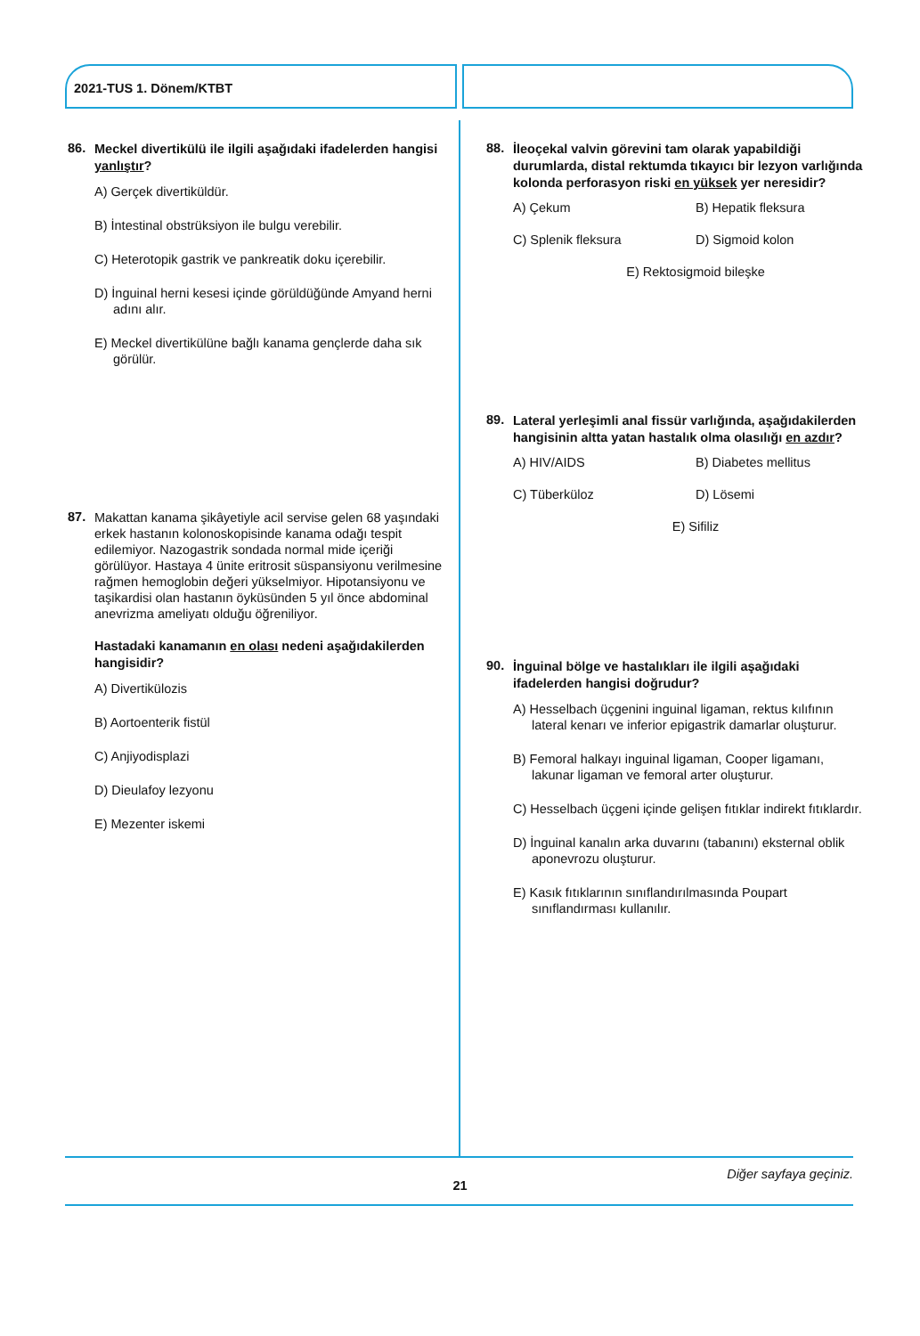2021-TUS 1. Dönem/KTBT
86.
Meckel divertikülü ile ilgili aşağıdaki ifadelerden hangisi yanlıştır?
A) Gerçek divertiküldür.
B) İntestinal obstrüksiyon ile bulgu verebilir.
C) Heterotopik gastrik ve pankreatik doku içerebilir.
D) İnguinal herni kesesi içinde görüldüğünde Amyand herni adını alır.
E) Meckel divertikülüne bağlı kanama gençlerde daha sık görülür.
87.
Makattan kanama şikâyetiyle acil servise gelen 68 yaşındaki erkek hastanın kolonoskopisinde kanama odağı tespit edilemiyor. Nazogastrik sondada normal mide içeriği görülüyor. Hastaya 4 ünite eritrosit süspansiyonu verilmesine rağmen hemoglobin değeri yükselmiyor. Hipotansiyonu ve taşikardisi olan hastanın öyküsünden 5 yıl önce abdominal anevrizma ameliyatı olduğu öğreniliyor.
Hastadaki kanamanın en olası nedeni aşağıdakilerden hangisidir?
A) Divertikülozis
B) Aortoenterik fistül
C) Anjiyodisplazi
D) Dieulafoy lezyonu
E) Mezenter iskemi
88.
İleoçekal valvin görevini tam olarak yapabildiği durumlarda, distal rektumda tıkayıcı bir lezyon varlığında kolonda perforasyon riski en yüksek yer neresidir?
A) Çekum
B) Hepatik fleksura
C) Splenik fleksura
D) Sigmoid kolon
E) Rektosigmoid bileşke
89.
Lateral yerleşimli anal fissür varlığında, aşağıdakilerden hangisinin altta yatan hastalık olma olasılığı en azdır?
A) HIV/AIDS
B) Diabetes mellitus
C) Tüberküloz
D) Lösemi
E) Sifiliz
90.
İnguinal bölge ve hastalıkları ile ilgili aşağıdaki ifadelerden hangisi doğrudur?
A) Hesselbach üçgenini inguinal ligaman, rektus kılıfının lateral kenarı ve inferior epigastrik damarlar oluşturur.
B) Femoral halkayı inguinal ligaman, Cooper ligamanı, lakunar ligaman ve femoral arter oluşturur.
C) Hesselbach üçgeni içinde gelişen fıtıklar indirekt fıtıklardır.
D) İnguinal kanalın arka duvarını (tabanını) eksternal oblik aponevrozu oluşturur.
E) Kasık fıtıklarının sınıflandırılmasında Poupart sınıflandırması kullanılır.
Diğer sayfaya geçiniz.
21